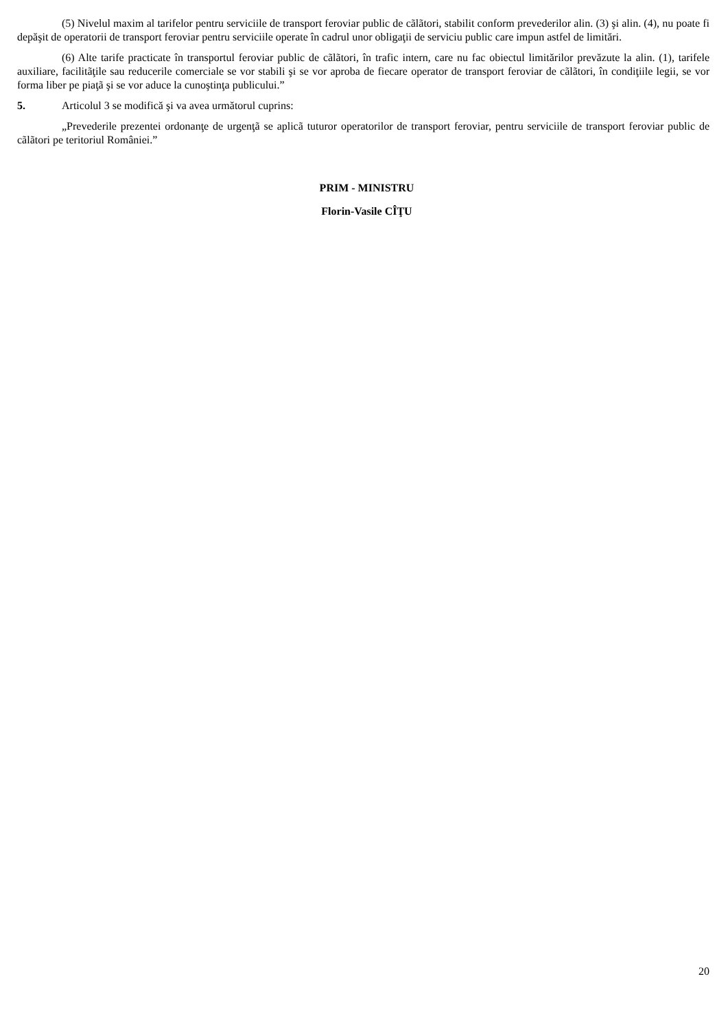(5) Nivelul maxim al tarifelor pentru serviciile de transport feroviar public de cãlãtori, stabilit conform prevederilor alin. (3) şi alin. (4), nu poate fi depăşit de operatorii de transport feroviar pentru serviciile operate în cadrul unor obligaţii de serviciu public care impun astfel de limitări.
(6) Alte tarife practicate în transportul feroviar public de cãlãtori, în trafic intern, care nu fac obiectul limitărilor prevăzute la alin. (1), tarifele auxiliare, facilitãţile sau reducerile comerciale se vor stabili şi se vor aproba de fiecare operator de transport feroviar de cãlãtori, în condiţiile legii, se vor forma liber pe piaţã şi se vor aduce la cunoştinţa publicului.”
5. Articolul 3 se modifică şi va avea următorul cuprins:
„Prevederile prezentei ordonanţe de urgenţã se aplicã tuturor operatorilor de transport feroviar, pentru serviciile de transport feroviar public de cãlãtori pe teritoriul României.”
PRIM - MINISTRU
Florin-Vasile CÎŢU
20